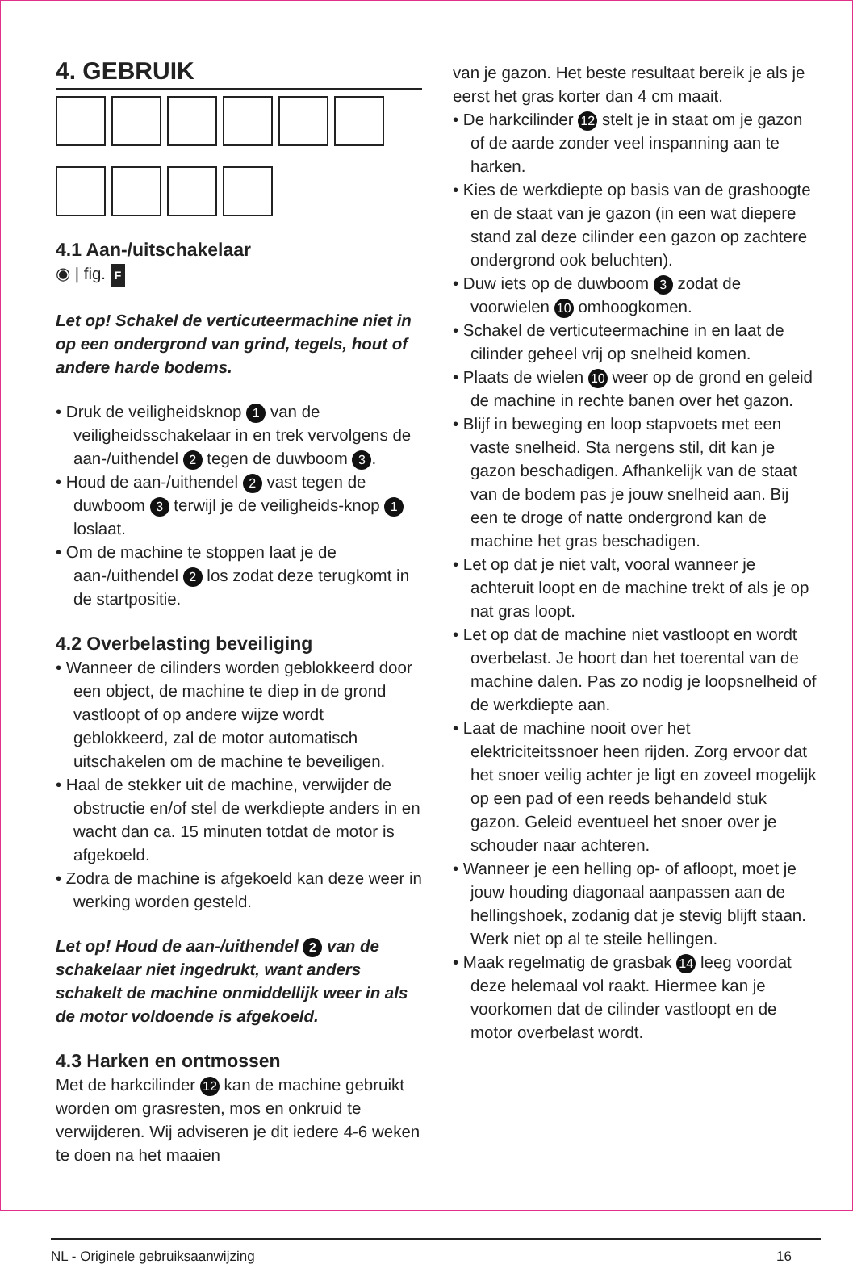4. GEBRUIK
4.1 Aan-/uitschakelaar
◉ | fig. F
Let op! Schakel de verticuteermachine niet in op een ondergrond van grind, tegels, hout of andere harde bodems.
• Druk de veiligheidsknop 1 van de veiligheidsschakelaar in en trek vervolgens de aan-/uithendel 2 tegen de duwboom 3.
• Houd de aan-/uithendel 2 vast tegen de duwboom 3 terwijl je de veiligheids-knop 1 loslaat.
• Om de machine te stoppen laat je de aan-/uithendel 2 los zodat deze terugkomt in de startpositie.
4.2 Overbelasting beveiliging
• Wanneer de cilinders worden geblokkeerd door een object, de machine te diep in de grond vastloopt of op andere wijze wordt geblokkeerd, zal de motor automatisch uitschakelen om de machine te beveiligen.
• Haal de stekker uit de machine, verwijder de obstructie en/of stel de werkdiepte anders in en wacht dan ca. 15 minuten totdat de motor is afgekoeld.
• Zodra de machine is afgekoeld kan deze weer in werking worden gesteld.
Let op! Houd de aan-/uithendel 2 van de schakelaar niet ingedrukt, want anders schakelt de machine onmiddellijk weer in als de motor voldoende is afgekoeld.
4.3 Harken en ontmossen
Met de harkcilinder 12 kan de machine gebruikt worden om grasresten, mos en onkruid te verwijderen. Wij adviseren je dit iedere 4-6 weken te doen na het maaien
van je gazon. Het beste resultaat bereik je als je eerst het gras korter dan 4 cm maait.
• De harkcilinder 12 stelt je in staat om je gazon of de aarde zonder veel inspanning aan te harken.
• Kies de werkdiepte op basis van de grashoogte en de staat van je gazon (in een wat diepere stand zal deze cilinder een gazon op zachtere ondergrond ook beluchten).
• Duw iets op de duwboom 3 zodat de voorwielen 10 omhoogkomen.
• Schakel de verticuteermachine in en laat de cilinder geheel vrij op snelheid komen.
• Plaats de wielen 10 weer op de grond en geleid de machine in rechte banen over het gazon.
• Blijf in beweging en loop stapvoets met een vaste snelheid. Sta nergens stil, dit kan je gazon beschadigen. Afhankelijk van de staat van de bodem pas je jouw snelheid aan. Bij een te droge of natte ondergrond kan de machine het gras beschadigen.
• Let op dat je niet valt, vooral wanneer je achteruit loopt en de machine trekt of als je op nat gras loopt.
• Let op dat de machine niet vastloopt en wordt overbelast. Je hoort dan het toerental van de machine dalen. Pas zo nodig je loopsnelheid of de werkdiepte aan.
• Laat de machine nooit over het elektriciteitssnoer heen rijden. Zorg ervoor dat het snoer veilig achter je ligt en zoveel mogelijk op een pad of een reeds behandeld stuk gazon. Geleid eventueel het snoer over je schouder naar achteren.
• Wanneer je een helling op- of afloopt, moet je jouw houding diagonaal aanpassen aan de hellingshoek, zodanig dat je stevig blijft staan. Werk niet op al te steile hellingen.
• Maak regelmatig de grasbak 14 leeg voordat deze helemaal vol raakt. Hiermee kan je voorkomen dat de cilinder vastloopt en de motor overbelast wordt.
NL - Originele gebruiksaanwijzing 16